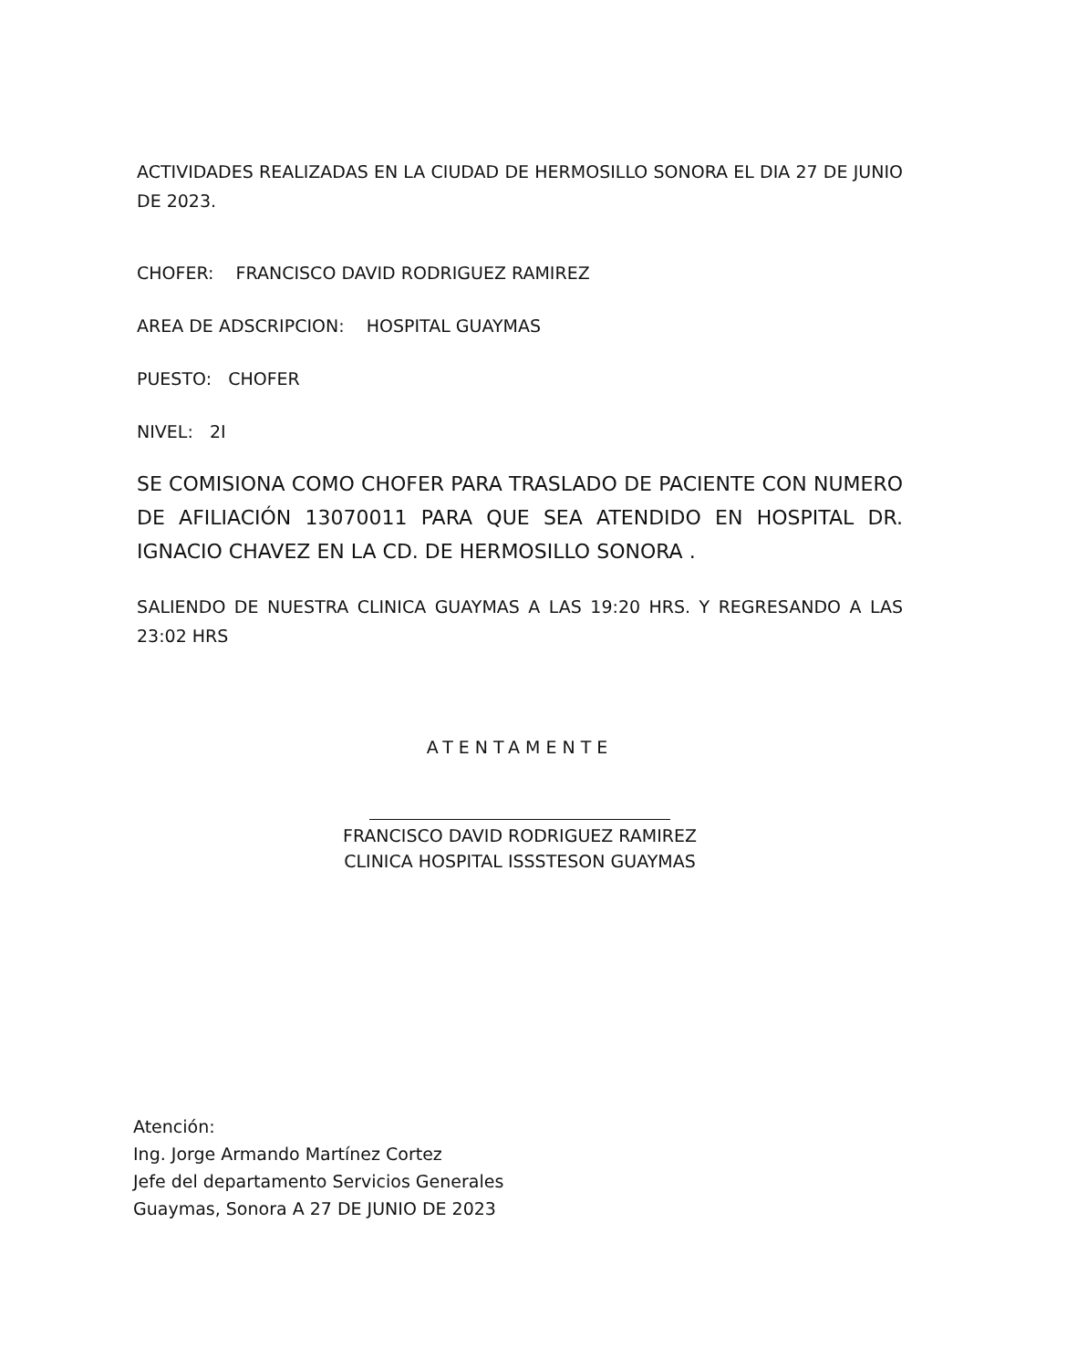ACTIVIDADES REALIZADAS EN LA CIUDAD DE HERMOSILLO SONORA EL DIA 27 DE JUNIO DE 2023.
CHOFER: FRANCISCO DAVID RODRIGUEZ RAMIREZ
AREA DE ADSCRIPCION: HOSPITAL GUAYMAS
PUESTO: CHOFER
NIVEL: 2I
SE COMISIONA COMO CHOFER PARA TRASLADO DE PACIENTE CON NUMERO DE AFILIACIÓN 13070011 PARA QUE SEA ATENDIDO EN HOSPITAL DR. IGNACIO CHAVEZ EN LA CD. DE HERMOSILLO SONORA .
SALIENDO DE NUESTRA CLINICA GUAYMAS A LAS 19:20 HRS. Y REGRESANDO A LAS 23:02 HRS
ATENTAMENTE
FRANCISCO DAVID RODRIGUEZ RAMIREZ
CLINICA HOSPITAL ISSSTESON GUAYMAS
Atención:
Ing. Jorge Armando Martínez Cortez
Jefe del departamento Servicios Generales
Guaymas, Sonora A 27 DE JUNIO DE 2023